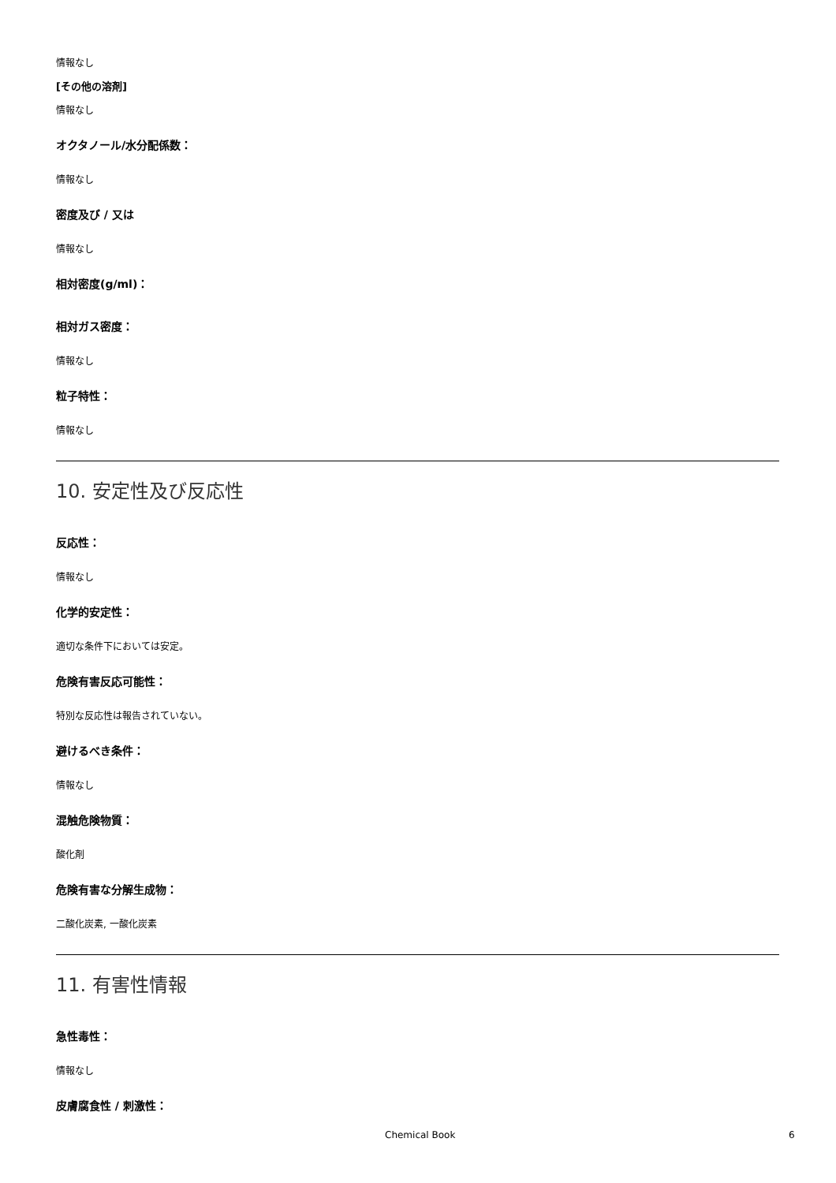情報なし
[その他の溶剤]
情報なし
オクタノール/水分配係数：
情報なし
密度及び / 又は
情報なし
相対密度(g/ml)：
相対ガス密度：
情報なし
粒子特性：
情報なし
10. 安定性及び反応性
反応性：
情報なし
化学的安定性：
適切な条件下においては安定。
危険有害反応可能性：
特別な反応性は報告されていない。
避けるべき条件：
情報なし
混触危険物質：
酸化剤
危険有害な分解生成物：
二酸化炭素, 一酸化炭素
11. 有害性情報
急性毒性：
情報なし
皮膚腐食性 / 刺激性：
Chemical Book 6